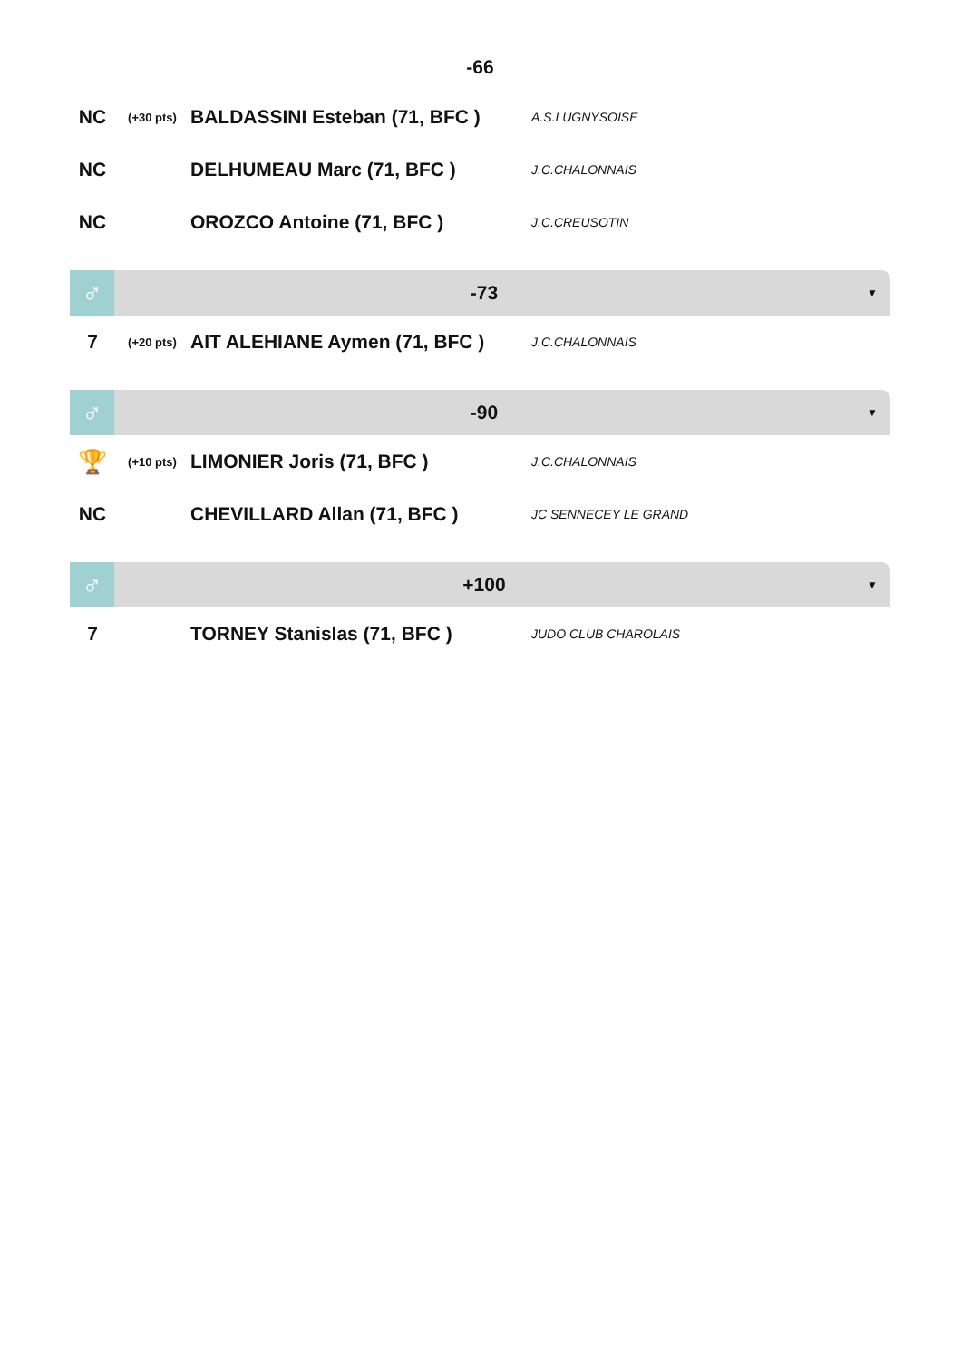-66
| NC | (+30 pts) | BALDASSINI Esteban (71, BFC ) | A.S.LUGNYSOISE |
| NC | | DELHUMEAU Marc (71, BFC ) | J.C.CHALONNAIS |
| NC | | OROZCO Antoine (71, BFC ) | J.C.CREUSOTIN |
♂
-73
▼
| 7 | (+20 pts) | AIT ALEHIANE Aymen (71, BFC ) | J.C.CHALONNAIS |
♂
-90
▼
| 🏆 | (+10 pts) | LIMONIER Joris (71, BFC ) | J.C.CHALONNAIS |
| NC | | CHEVILLARD Allan (71, BFC ) | JC SENNECEY LE GRAND |
♂
+100
▼
| 7 | | TORNEY Stanislas (71, BFC ) | JUDO CLUB CHAROLAIS |